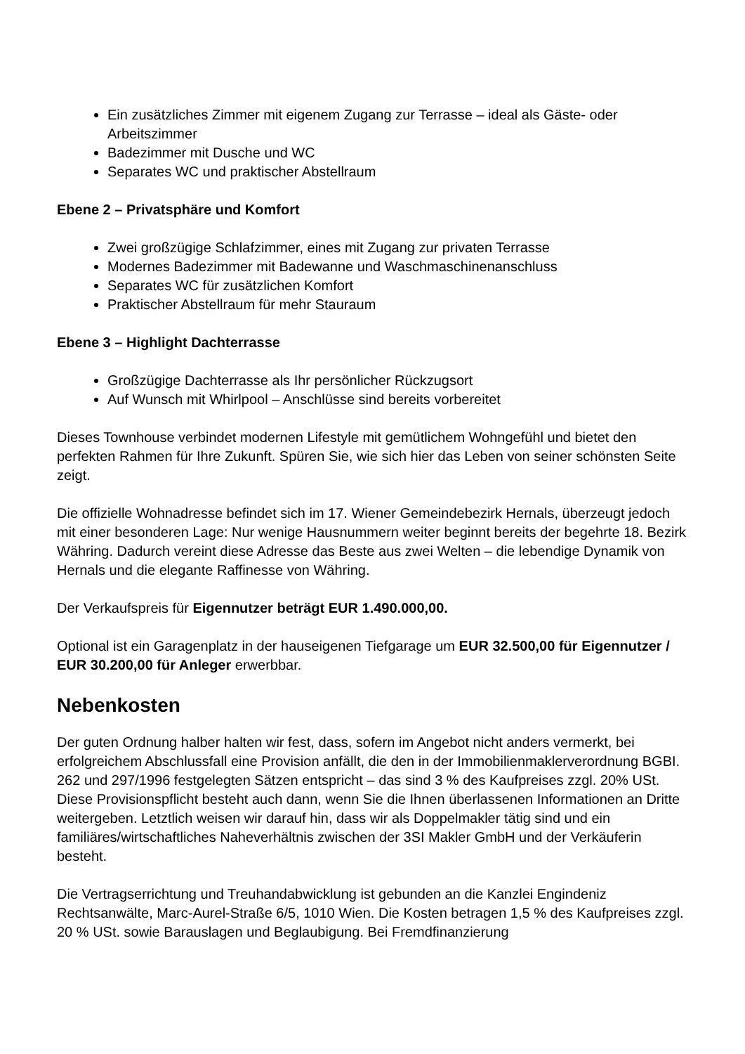Ein zusätzliches Zimmer mit eigenem Zugang zur Terrasse – ideal als Gäste- oder Arbeitszimmer
Badezimmer mit Dusche und WC
Separates WC und praktischer Abstellraum
Ebene 2 – Privatsphäre und Komfort
Zwei großzügige Schlafzimmer, eines mit Zugang zur privaten Terrasse
Modernes Badezimmer mit Badewanne und Waschmaschinenanschluss
Separates WC für zusätzlichen Komfort
Praktischer Abstellraum für mehr Stauraum
Ebene 3 – Highlight Dachterrasse
Großzügige Dachterrasse als Ihr persönlicher Rückzugsort
Auf Wunsch mit Whirlpool – Anschlüsse sind bereits vorbereitet
Dieses Townhouse verbindet modernen Lifestyle mit gemütlichem Wohngefühl und bietet den perfekten Rahmen für Ihre Zukunft. Spüren Sie, wie sich hier das Leben von seiner schönsten Seite zeigt.
Die offizielle Wohnadresse befindet sich im 17. Wiener Gemeindebezirk Hernals, überzeugt jedoch mit einer besonderen Lage: Nur wenige Hausnummern weiter beginnt bereits der begehrte 18. Bezirk Währing. Dadurch vereint diese Adresse das Beste aus zwei Welten – die lebendige Dynamik von Hernals und die elegante Raffinesse von Währing.
Der Verkaufspreis für Eigennutzer beträgt EUR 1.490.000,00.
Optional ist ein Garagenplatz in der hauseigenen Tiefgarage um EUR 32.500,00 für Eigennutzer / EUR 30.200,00 für Anleger erwerbbar.
Nebenkosten
Der guten Ordnung halber halten wir fest, dass, sofern im Angebot nicht anders vermerkt, bei erfolgreichem Abschlussfall eine Provision anfällt, die den in der Immobilienmaklerverordnung BGBI. 262 und 297/1996 festgelegten Sätzen entspricht – das sind 3 % des Kaufpreises zzgl. 20% USt. Diese Provisionspflicht besteht auch dann, wenn Sie die Ihnen überlassenen Informationen an Dritte weitergeben. Letztlich weisen wir darauf hin, dass wir als Doppelmakler tätig sind und ein familiäres/wirtschaftliches Naheverhältnis zwischen der 3SI Makler GmbH und der Verkäuferin besteht.
Die Vertragserrichtung und Treuhandabwicklung ist gebunden an die Kanzlei Engindeniz Rechtsanwälte, Marc-Aurel-Straße 6/5, 1010 Wien. Die Kosten betragen 1,5 % des Kaufpreises zzgl. 20 % USt. sowie Barauslagen und Beglaubigung. Bei Fremdfinanzierung